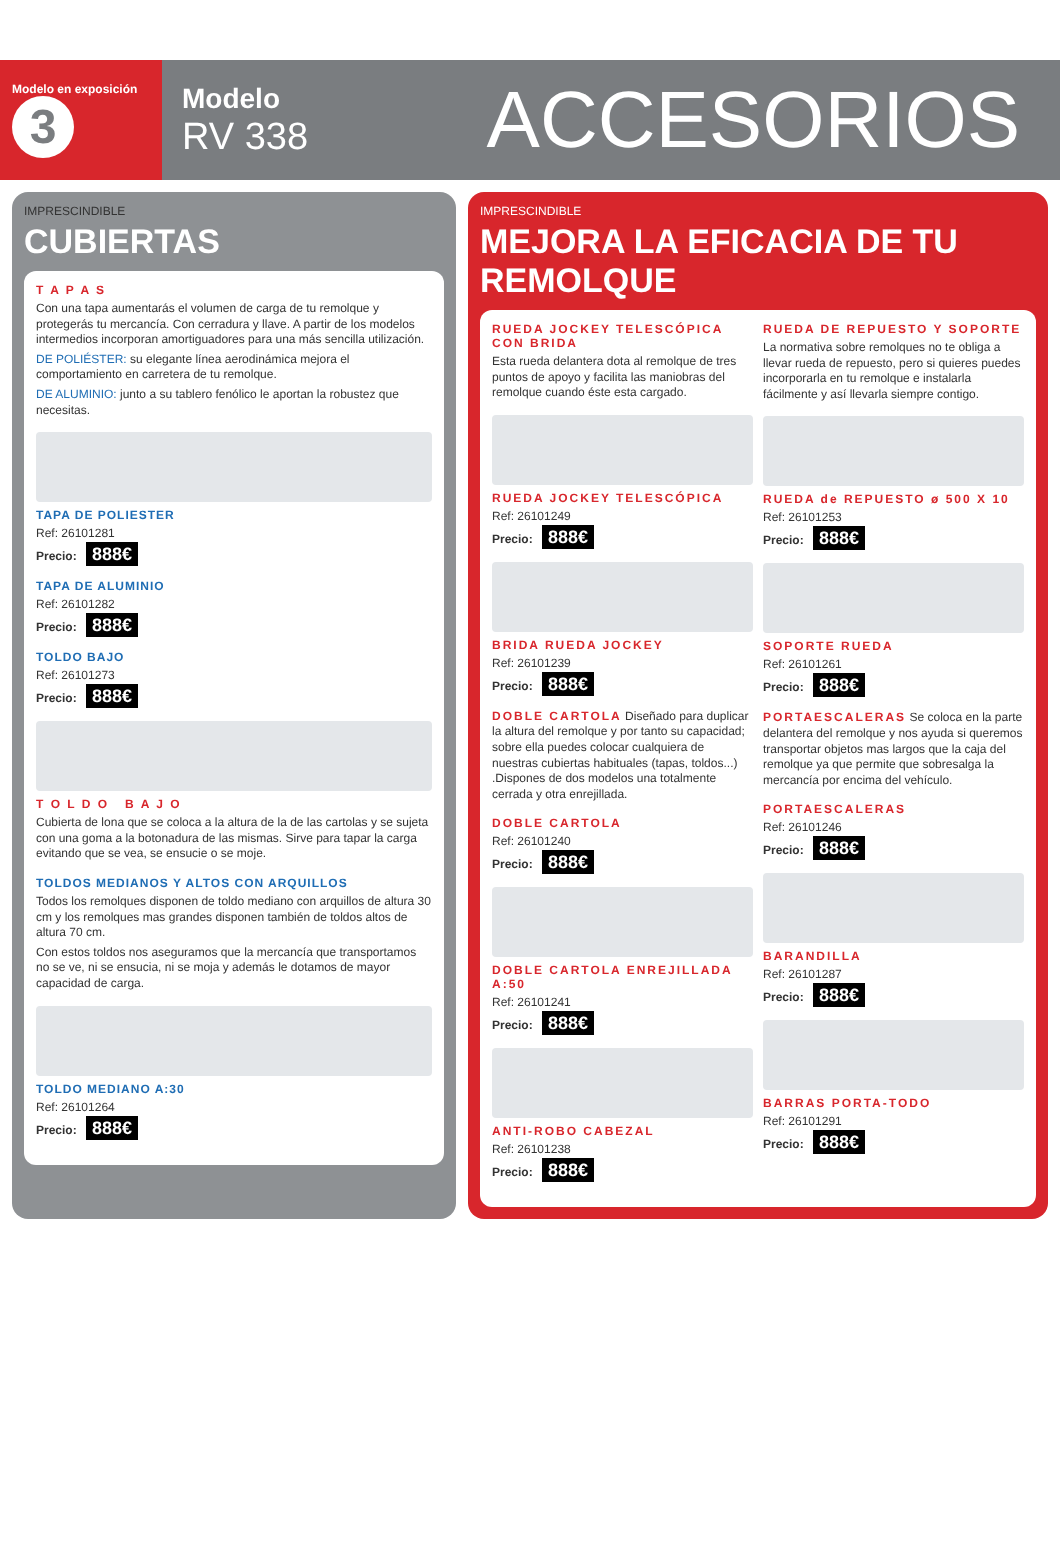Modelo en exposición
3
Modelo
RV 338
ACCESORIOS
IMPRESCINDIBLE
CUBIERTAS
T A P A S
Con una tapa aumentarás el volumen de carga de tu remolque y protegerás tu mercancía. Con cerradura y llave. A partir de los modelos intermedios incorporan amortiguadores para una más sencilla utilización.
DE POLIÉSTER: su elegante línea aerodinámica mejora el comportamiento en carretera de tu remolque.
DE ALUMINIO: junto a su tablero fenólico le aportan la robustez que necesitas.
TAPA DE POLIESTER
Ref: 26101281
Precio: 888€
TAPA DE ALUMINIO
Ref: 26101282
Precio: 888€
TOLDO BAJO
Ref: 26101273
Precio: 888€
T O L D O B A J O
Cubierta de lona que se coloca a la altura de la de las cartolas y se sujeta con una goma a la botonadura de las mismas. Sirve para tapar la carga evitando que se vea, se ensucie o se moje.
TOLDOS MEDIANOS Y ALTOS CON ARQUILLOS
Todos los remolques disponen de toldo mediano con arquillos de altura 30 cm y los remolques mas grandes disponen también de toldos altos de altura 70 cm.
Con estos toldos nos aseguramos que la mercancía que transportamos no se ve, ni se ensucia, ni se moja y además le dotamos de mayor capacidad de carga.
TOLDO MEDIANO A:30
Ref: 26101264
Precio: 888€
IMPRESCINDIBLE
MEJORA LA EFICACIA DE TU REMOLQUE
RUEDA JOCKEY TELESCÓPICA CON BRIDA
Esta rueda delantera dota al remolque de tres puntos de apoyo y facilita las maniobras del remolque cuando éste esta cargado.
RUEDA JOCKEY TELESCÓPICA
Ref: 26101249
Precio: 888€
BRIDA RUEDA JOCKEY
Ref: 26101239
Precio: 888€
DOBLE CARTOLA Diseñado para duplicar la altura del remolque y por tanto su capacidad; sobre ella puedes colocar cualquiera de nuestras cubiertas habituales (tapas, toldos...) .Dispones de dos modelos una totalmente cerrada y otra enrejillada.
DOBLE CARTOLA
Ref: 26101240
Precio: 888€
DOBLE CARTOLA ENREJILLADA A:50
Ref: 26101241
Precio: 888€
ANTI-ROBO CABEZAL
Ref: 26101238
Precio: 888€
RUEDA DE REPUESTO Y SOPORTE
La normativa sobre remolques no te obliga a llevar rueda de repuesto, pero si quieres puedes incorporarla en tu remolque e instalarla fácilmente y así llevarla siempre contigo.
RUEDA de REPUESTO ø 500 X 10
Ref: 26101253
Precio: 888€
SOPORTE RUEDA
Ref: 26101261
Precio: 888€
PORTAESCALERAS Se coloca en la parte delantera del remolque y nos ayuda si queremos transportar objetos mas largos que la caja del remolque ya que permite que sobresalga la mercancía por encima del vehículo.
PORTAESCALERAS
Ref: 26101246
Precio: 888€
BARANDILLA
Ref: 26101287
Precio: 888€
BARRAS PORTA-TODO
Ref: 26101291
Precio: 888€